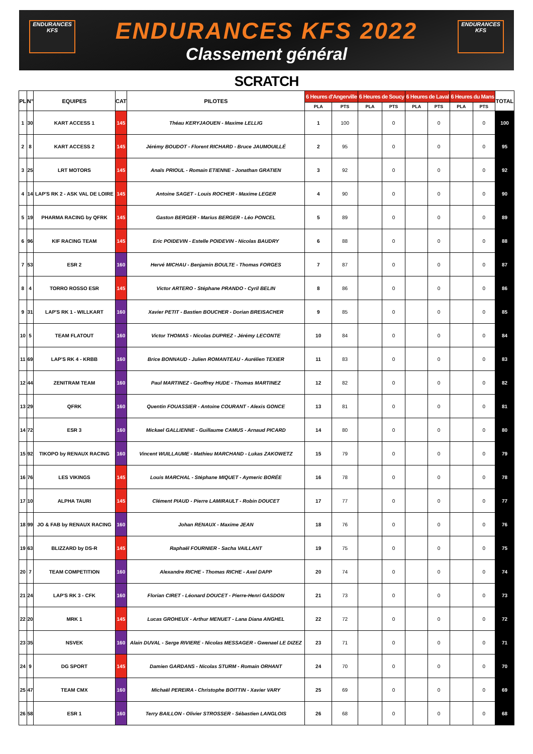ENDURANCES
KFS
ENDURANCES
KFS
ENDURANCES KFS 2022
Classement général
SCRATCH
| PL | N° | EQUIPES | CAT | PILOTES | 6 Heures d'Angerville | | 6 Heures de Soucy | | 6 Heures de Laval | | 6 Heures du Mans | | TOTAL |
| --- | --- | --- | --- | --- | --- | --- | --- | --- | --- | --- | --- | --- | --- |
| | | | | | PLA | PTS | PLA | PTS | PLA | PTS | PLA | PTS | |
| 1 | 30 | KART ACCESS 1 | 145 | Théau KERYJAOUEN - Maxime LELLIG | 1 | 100 | | 0 | | 0 | | 0 | 100 |
| 2 | 8 | KART ACCESS 2 | 145 | Jérémy BOUDOT - Florent RICHARD - Bruce JAUMOUILLÉ | 2 | 95 | | 0 | | 0 | | 0 | 95 |
| 3 | 25 | LRT MOTORS | 145 | Anaïs PRIOUL - Romain ETIENNE - Jonathan GRATIEN | 3 | 92 | | 0 | | 0 | | 0 | 92 |
| 4 | 14 | LAP'S RK 2 - ASK VAL DE LOIRE | 145 | Antoine SAGET - Louis ROCHER - Maxime LEGER | 4 | 90 | | 0 | | 0 | | 0 | 90 |
| 5 | 19 | PHARMA RACING by QFRK | 145 | Gaston BERGER - Marius BERGER - Léo PONCEL | 5 | 89 | | 0 | | 0 | | 0 | 89 |
| 6 | 96 | KIF RACING TEAM | 145 | Eric POIDEVIN - Estelle POIDEVIN - Nicolas BAUDRY | 6 | 88 | | 0 | | 0 | | 0 | 88 |
| 7 | 53 | ESR 2 | 160 | Hervé MICHAU - Benjamin BOULTE - Thomas FORGES | 7 | 87 | | 0 | | 0 | | 0 | 87 |
| 8 | 4 | TORRO ROSSO ESR | 145 | Victor ARTERO - Stéphane PRANDO - Cyril BELIN | 8 | 86 | | 0 | | 0 | | 0 | 86 |
| 9 | 31 | LAP'S RK 1 - WILLKART | 160 | Xavier PETIT - Bastien BOUCHER - Dorian BREISACHER | 9 | 85 | | 0 | | 0 | | 0 | 85 |
| 10 | 5 | TEAM FLATOUT | 160 | Victor THOMAS - Nicolas DUPREZ - Jérémy LECONTE | 10 | 84 | | 0 | | 0 | | 0 | 84 |
| 11 | 69 | LAP'S RK 4 - KRBB | 160 | Brice BONNAUD - Julien ROMANTEAU - Aurélien TEXIER | 11 | 83 | | 0 | | 0 | | 0 | 83 |
| 12 | 44 | ZENITRAM TEAM | 160 | Paul MARTINEZ - Geoffrey HUDE - Thomas MARTINEZ | 12 | 82 | | 0 | | 0 | | 0 | 82 |
| 13 | 29 | QFRK | 160 | Quentin FOUASSIER - Antoine COURANT - Alexis GONCE | 13 | 81 | | 0 | | 0 | | 0 | 81 |
| 14 | 72 | ESR 3 | 160 | Mickael GALLIENNE - Guillaume CAMUS - Arnaud PICARD | 14 | 80 | | 0 | | 0 | | 0 | 80 |
| 15 | 92 | TIKOPO by RENAUX RACING | 160 | Vincent WUILLAUME - Mathieu MARCHAND - Lukas ZAKOWETZ | 15 | 79 | | 0 | | 0 | | 0 | 79 |
| 16 | 76 | LES VIKINGS | 145 | Louis MARCHAL - Stéphane MIQUET - Aymeric BORÉE | 16 | 78 | | 0 | | 0 | | 0 | 78 |
| 17 | 10 | ALPHA TAURI | 145 | Clément PIAUD - Pierre LAMIRAULT - Robin DOUCET | 17 | 77 | | 0 | | 0 | | 0 | 77 |
| 18 | 99 | JO & FAB by RENAUX RACING | 160 | Johan RENAUX - Maxime JEAN | 18 | 76 | | 0 | | 0 | | 0 | 76 |
| 19 | 63 | BLIZZARD by DS-R | 145 | Raphaël FOURNIER - Sacha VAILLANT | 19 | 75 | | 0 | | 0 | | 0 | 75 |
| 20 | 7 | TEAM COMPETITION | 160 | Alexandre RICHE - Thomas RICHE - Axel DAPP | 20 | 74 | | 0 | | 0 | | 0 | 74 |
| 21 | 24 | LAP'S RK 3 - CFK | 160 | Florian CIRET - Léonard DOUCET - Pierre-Henri GASDON | 21 | 73 | | 0 | | 0 | | 0 | 73 |
| 22 | 20 | MRK 1 | 145 | Lucas GROHEUX - Arthur MENUET - Lana Diana ANGHEL | 22 | 72 | | 0 | | 0 | | 0 | 72 |
| 23 | 35 | NSVEK | 160 | Alain DUVAL - Serge RIVIERE - Nicolas MESSAGER - Gwenael LE DIZEZ | 23 | 71 | | 0 | | 0 | | 0 | 71 |
| 24 | 9 | DG SPORT | 145 | Damien GARDANS - Nicolas STURM - Romain ORHANT | 24 | 70 | | 0 | | 0 | | 0 | 70 |
| 25 | 47 | TEAM CMX | 160 | Michaël PEREIRA - Christophe BOITTIN - Xavier VARY | 25 | 69 | | 0 | | 0 | | 0 | 69 |
| 26 | 58 | ESR 1 | 160 | Terry BAILLON - Olivier STROSSER - Sébastien LANGLOIS | 26 | 68 | | 0 | | 0 | | 0 | 68 |